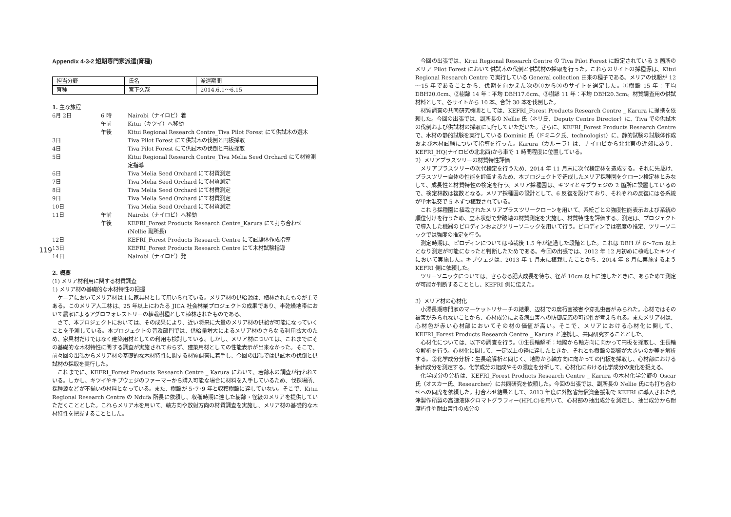119
Appendix 4-3-2 短期専門家派遣(育種)
| 担当分野 | 氏名 | 派遣期間 |
| 育種 | 宮下久哉 | 2014.6.1～6.15 |
1. 主な旅程
| 6月 2日 | 6 時 | Nairobi（ナイロビ）着 |
| | 午前 | Kitui（キツイ）へ移動 |
| | 午後 | Kitui Regional Research Centre_Tiva Pilot Forest にて供試木の選木 |
| 3日 | | Tiva Pilot Forest にて供試木の伐倒と円板採取 |
| 4日 | | Tiva Pilot Forest にて供試木の伐倒と円板採取 |
| 5日 | | Kitui Regional Research Centre_Tiva Melia Seed Orchard にて材質測定指導 |
| 6日 | | Tiva Melia Seed Orchard にて材質測定 |
| 7日 | | Tiva Melia Seed Orchard にて材質測定 |
| 8日 | | Tiva Melia Seed Orchard にて材質測定 |
| 9日 | | Tiva Melia Seed Orchard にて材質測定 |
| 10日 | | Tiva Melia Seed Orchard にて材質測定 |
| 11日 | 午前 | Nairobi（ナイロビ）へ移動 |
| | 午後 | KEFRI_Forest Products Research Centre_Karura にて打ち合わせ (Nellie 副所長) |
| 12日 | | KEFRI_Forest Products Research Centre にて試験体作成指導 |
| 13日 | | KEFRI_Forest Products Research Centre にて木材試験指導 |
| 14日 | | Nairobi（ナイロビ）発 |
2. 概要
(1) メリア材利用に関する材質調査
1) メリア材の基礎的な木材特性の把握
ケニアにおいてメリア材は主に家具材として用いられている。メリア材の供給源は、植林されたものが主である。このメリア人工林は、25 年以上にわたる JICA 社会林業プロジェクトの成果であり、半乾燥地帯において農家によるアグロフォレストリーの植栽樹種として植林されたものである。
さて、本プロジェクトにおいては、その成果により、近い将来に大量のメリア材の供給が可能になっていくことを予測している。本プロジェクトの普及部門では、供給量増大によるメリア材のさらなる利用拡大のため、家具材だけではなく建築用材としての利用も検討している。しかし、メリア材については、これまでにその基礎的な木材特性に関する調査が実施されておらず、建築用材としての性能表示が出来なかった。そこで、前々回の出張からメリア材の基礎的な木材特性に関する材質調査に着手し、今回の出張では供試木の伐倒と供試材の採取を実行した。
これまでに、KEFRI_Forest Products Research Centre _ Karura において、若齢木の調査が行われている。しかし、キツイやキブウェジのファーマーから購入可能な場合に材料を入手しているため、伐採場所、採種源などが不揃いの材料となっている。また、樹齢が 5･7･9 年と収穫樹齢に達していない。そこで、Kitui Regional Research Centre の Ndufa 所長に依頼し、収穫時期に達した樹齢・径級のメリアを提供していただくこととした。これらメリア木を用いて、軸方向や放射方向の材質調査を実施し、メリア材の基礎的な木材特性を把握することとした。
今回の出張では、Kitui Regional Research Centre の Tiva Pilot Forest に設定されている 3 箇所のメリア Pilot Forest において供試木の伐倒と供試材の採取を行った。これらのサイトの採種源は、Kitui Regional Research Centre で実行している General collection 由来の種子である。メリアの伐期が 12～15 年であることから、伐期を向かえた次の①から③のサイトを選定した。①樹齢 15 年：平均 DBH20.0cm、②樹齢 14 年：平均 DBH17.6cm、③樹齢 11 年：平均 DBH20.3cm。材質調査用の供試材料として、各サイトから 10 本、合計 30 本を伐倒した。
材質調査の共同研究機関としては、KEFRI_Forest Products Research Centre _ Karura に提携を依頼した。今回の出張では、副所長の Nellie 氏（ネリ氏、Deputy Centre Director）に、Tiva での供試木の伐倒および供試材の採取に同行していただいた。さらに、KEFRI_Forest Products Research Centre で、木材の静的試験を実行している Dominic 氏（ドミニク氏、technologist）に、静的試験の試験体作成および木材試験について指導を行った。Karura（カルーラ）は、ナイロビから北北東の近郊にあり、KEFRI_HQ(ナイロビの北北西)から車で 1 時間程度に位置している。
2）メリアプラスツリーの材質特性評価
メリアプラスツリーの次代検定を行うため、2014 年 11 月末に次代検定林を造成する。それに先駆け、プラスツリー自体の性能を評価するため、本プロジェクトで造成したメリア採種園をクローン検定林とみなして、成長性と材質特性の検定を行う。メリア採種園は、キツイとキブウェジの 2 箇所に設置しているので、検定林数は複数となる。メリア採種園の設計として、6 反復を設けており、それぞれの反復には各系統が単木混交で 5 本ずつ植栽されている。
これら採種園に植栽されたメリアプラスツリークローンを用いて、系統ごとの強度性能表示および系統の順位付けを行うため、立木状態で非破壊の材質測定を実施し、材質特性を評価する。測定は、プロジェクトで導入した機器のピロディンおよびツリーソニックを用いて行う。ピロディンでは密度の推定、ツリーソニックでは強度の推定を行う。
測定時期は、ピロディンについては植栽後 1.5 年が経過した段階とした。これは DBH が 6～7cm 以上となり測定が可能になったと判断したためである。今回の出張では、2012 年 12 月初めに植栽したキツイにおいて実施した。キブウェジは、2013 年 1 月末に植栽したことから、2014 年 8 月に実施するよう KEFRI 側に依頼した。
ツリーソニックについては、さらなる肥大成長を待ち、径が 10cm 以上に達したときに、あらためて測定が可能か判断することとし、KEFRI 側に伝えた。
3）メリア材の心材化
小澤長期専門家のマーケットリサーチの結果、辺材での腐朽菌被害や穿孔虫害がみられた。心材ではその被害がみられないことから、心材成分による病虫害への防御反応の可能性が考えられる。またメリア材は、心材色が赤い心材部においてその材の価値が高い。そこで、メリアにおける心材化に関して、KEFRI_Forest Products Research Centre _ Karura と連携し、共同研究することとした。
心材化については、以下の調査を行う。①生長輪解析：地際から軸方向に向かって円板を採取し、生長輪の解析を行う。心材化に関して、一定以上の径に達したときか、それとも樹齢の影響が大きいのか等を解析する。②化学成分分析：生長輪解析と同じく、地際から軸方向に向かっての円板を採取し、心材部における抽出成分を測定する。化学成分の組成やその濃度を分析して、心材化における化学成分の変化を捉える。
化学成分の分析は、KEFRI_Forest Products Research Centre _ Karura の木材化学分野の Oscar 氏（オスカー氏、Researcher）に共同研究を依頼した。今回の出張では、副所長の Nellie 氏にも打ち合わせへの同席を依頼した。打合わせ結果として、2013 年度に外務省無償資金援助で KEFRI に導入された島津製作所製の高速液体クロマトグラフィー(HPLC)を用いて、心材部の抽出成分を測定し、抽出成分から耐腐朽性や耐虫害性の成分の